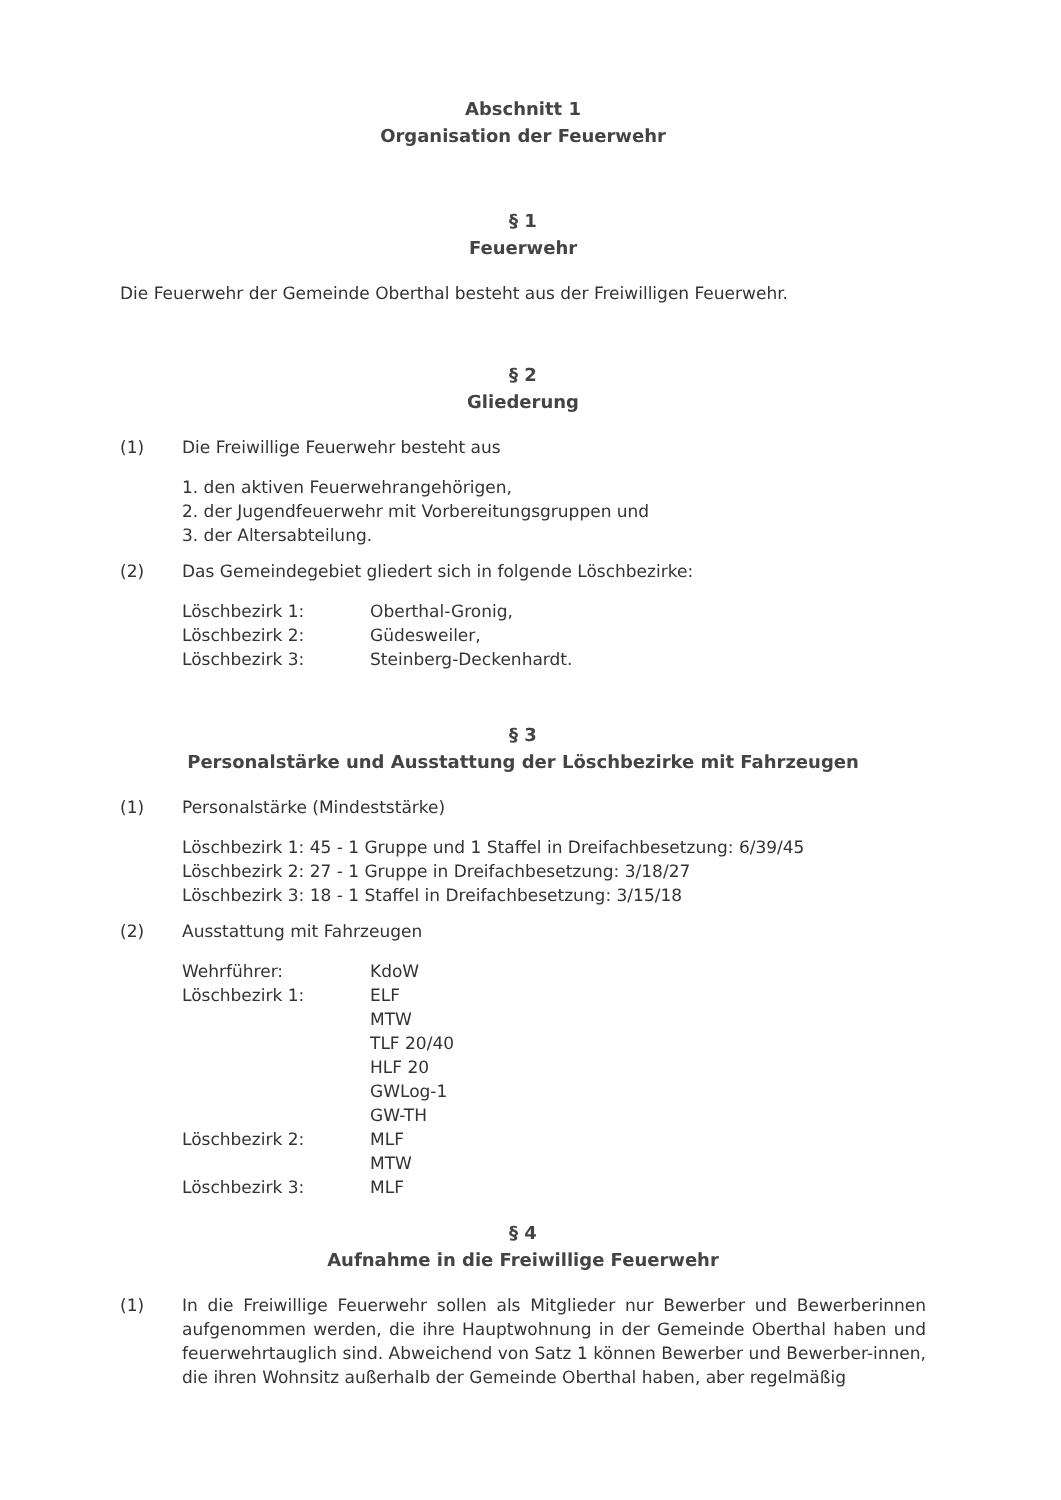Abschnitt 1
Organisation der Feuerwehr
§ 1
Feuerwehr
Die Feuerwehr der Gemeinde Oberthal besteht aus der Freiwilligen Feuerwehr.
§ 2
Gliederung
(1) Die Freiwillige Feuerwehr besteht aus
1. den aktiven Feuerwehrangehörigen,
2. der Jugendfeuerwehr mit Vorbereitungsgruppen und
3. der Altersabteilung.
(2) Das Gemeindegebiet gliedert sich in folgende Löschbezirke:
Löschbezirk 1: Oberthal-Gronig,
Löschbezirk 2: Güdesweiler,
Löschbezirk 3: Steinberg-Deckenhardt.
§ 3
Personalstärke und Ausstattung der Löschbezirke mit Fahrzeugen
(1) Personalstärke (Mindeststärke)
Löschbezirk 1: 45 - 1 Gruppe und 1 Staffel in Dreifachbesetzung: 6/39/45
Löschbezirk 2: 27 - 1 Gruppe in Dreifachbesetzung: 3/18/27
Löschbezirk 3: 18 - 1 Staffel in Dreifachbesetzung: 3/15/18
(2) Ausstattung mit Fahrzeugen
Wehrführer: KdoW
Löschbezirk 1: ELF
MTW
TLF 20/40
HLF 20
GWLog-1
GW-TH
Löschbezirk 2: MLF
MTW
Löschbezirk 3: MLF
§ 4
Aufnahme in die Freiwillige Feuerwehr
(1) In die Freiwillige Feuerwehr sollen als Mitglieder nur Bewerber und Bewerberinnen aufgenommen werden, die ihre Hauptwohnung in der Gemeinde Oberthal haben und feuerwehrtauglich sind. Abweichend von Satz 1 können Bewerber und Bewerber-innen, die ihren Wohnsitz außerhalb der Gemeinde Oberthal haben, aber regelmäßig